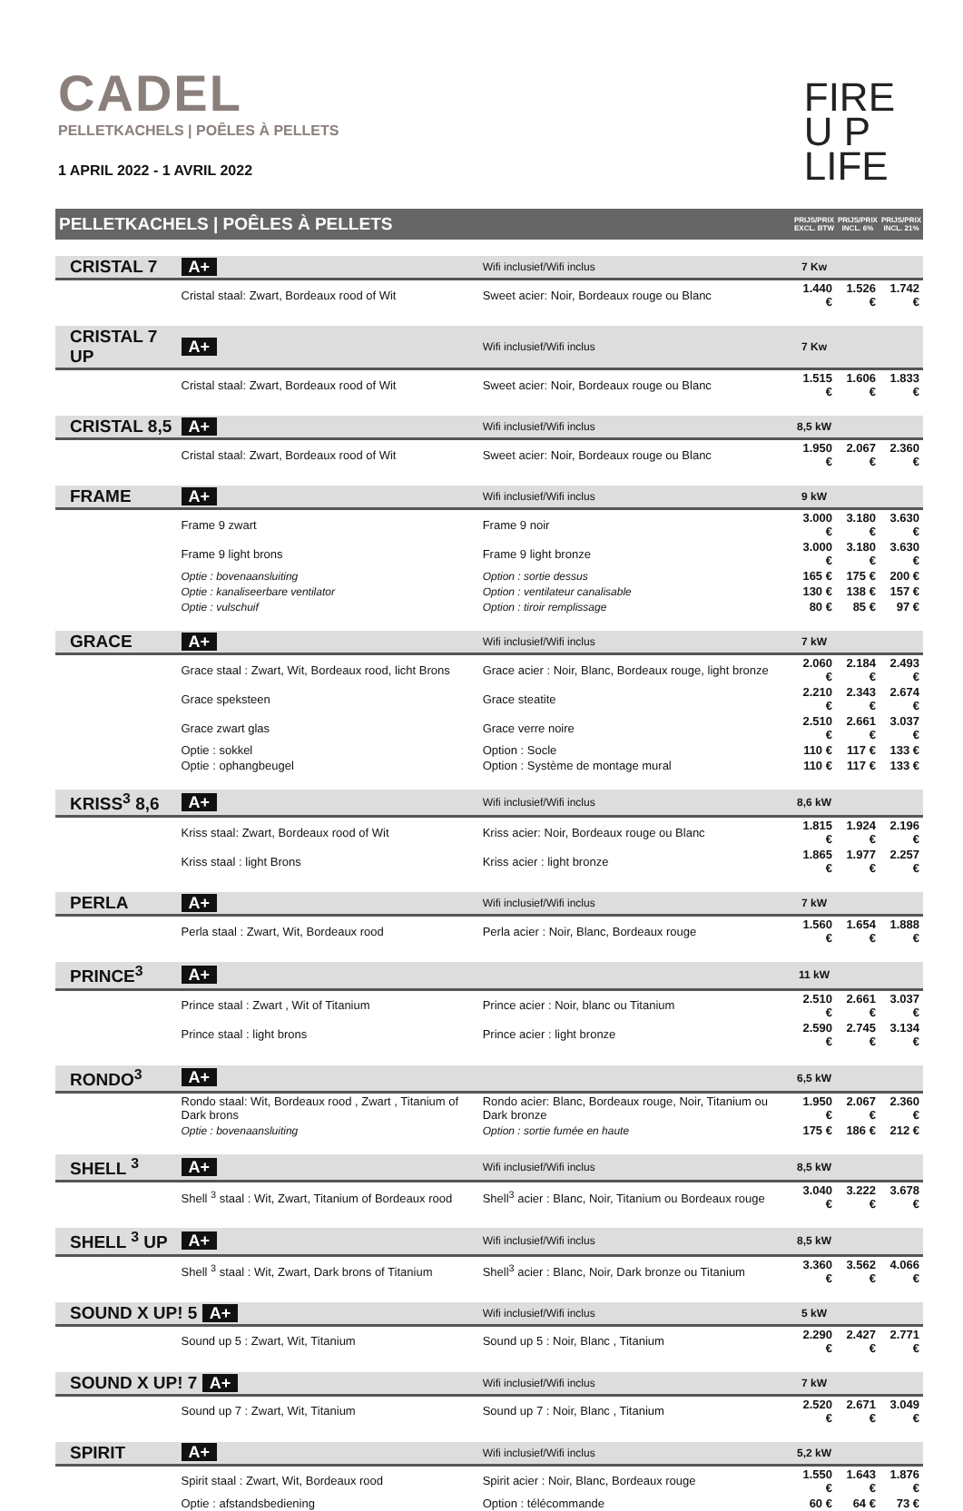CADEL
PELLETKACHELS | POÊLES À PELLETS
1 APRIL 2022 - 1 AVRIL 2022
FIRE
U P
LIFE
| PELLETKACHELS / POÊLES À PELLETS | | | PRIJS/PRIX EXCL. BTW | PRIJS/PRIX INCL. 6% | PRIJS/PRIX INCL. 21% |
| CRISTAL 7 | A+ | Wifi inclusief/Wifi inclus | 7 Kw | | |
| | Cristal staal: Zwart, Bordeaux rood of Wit | Sweet acier: Noir, Bordeaux rouge ou Blanc | 1.440 € | 1.526 € | 1.742 € |
| CRISTAL 7 UP | A+ | Wifi inclusief/Wifi inclus | 7 Kw | | |
| | Cristal staal: Zwart, Bordeaux rood of Wit | Sweet acier: Noir, Bordeaux rouge ou Blanc | 1.515 € | 1.606 € | 1.833 € |
| CRISTAL 8,5 | A+ | Wifi inclusief/Wifi inclus | 8,5 kW | | |
| | Cristal staal: Zwart, Bordeaux rood of Wit | Sweet acier: Noir, Bordeaux rouge ou Blanc | 1.950 € | 2.067 € | 2.360 € |
| FRAME | A+ | Wifi inclusief/Wifi inclus | 9 kW | | |
| | Frame 9 zwart | Frame 9 noir | 3.000 € | 3.180 € | 3.630 € |
| | Frame 9 light brons | Frame 9 light bronze | 3.000 € | 3.180 € | 3.630 € |
| | Optie : bovenaansluiting | Option : sortie dessus | 165 € | 175 € | 200 € |
| | Optie : kanaliseerbare ventilator | Option : ventilateur canalisable | 130 € | 138 € | 157 € |
| | Optie : vulschuif | Option : tiroir remplissage | 80 € | 85 € | 97 € |
| GRACE | A+ | Wifi inclusief/Wifi inclus | 7 kW | | |
| | Grace staal : Zwart, Wit, Bordeaux rood, licht Brons | Grace acier : Noir, Blanc, Bordeaux rouge, light bronze | 2.060 € | 2.184 € | 2.493 € |
| | Grace speksteen | Grace steatite | 2.210 € | 2.343 € | 2.674 € |
| | Grace zwart glas | Grace verre noire | 2.510 € | 2.661 € | 3.037 € |
| | Optie : sokkel | Option : Socle | 110 € | 117 € | 133 € |
| | Optie : ophangbeugel | Option : Système de montage mural | 110 € | 117 € | 133 € |
| KRISS<sup>3</sup> 8,6 | A+ | Wifi inclusief/Wifi inclus | 8,6 kW | | |
| | Kriss staal: Zwart, Bordeaux rood of Wit | Kriss acier: Noir, Bordeaux rouge ou Blanc | 1.815 € | 1.924 € | 2.196 € |
| | Kriss staal : light Brons | Kriss acier : light bronze | 1.865 € | 1.977 € | 2.257 € |
| PERLA | A+ | Wifi inclusief/Wifi inclus | 7 kW | | |
| | Perla staal : Zwart, Wit, Bordeaux rood | Perla acier : Noir, Blanc, Bordeaux rouge | 1.560 € | 1.654 € | 1.888 € |
| PRINCE<sup>3</sup> | A+ | | 11 kW | | |
| | Prince staal : Zwart , Wit of Titanium | Prince acier : Noir, blanc ou Titanium | 2.510 € | 2.661 € | 3.037 € |
| | Prince staal : light brons | Prince acier : light bronze | 2.590 € | 2.745 € | 3.134 € |
| RONDO<sup>3</sup> | A+ | | 6,5 kW | | |
| | Rondo staal: Wit, Bordeaux rood , Zwart , Titanium of Dark brons | Rondo acier: Blanc, Bordeaux rouge, Noir, Titanium ou Dark bronze | 1.950 € | 2.067 € | 2.360 € |
| | Optie : bovenaansluiting | Option : sortie fumée en haute | 175 € | 186 € | 212 € |
| SHELL <sup>3</sup> | A+ | Wifi inclusief/Wifi inclus | 8,5 kW | | |
| | Shell <sup>3</sup> staal : Wit, Zwart, Titanium of Bordeaux rood | Shell<sup>3</sup> acier : Blanc, Noir, Titanium ou Bordeaux rouge | 3.040 € | 3.222 € | 3.678 € |
| SHELL <sup>3</sup> UP | A+ | Wifi inclusief/Wifi inclus | 8,5 kW | | |
| | Shell <sup>3</sup> staal : Wit, Zwart, Dark brons of Titanium | Shell<sup>3</sup> acier : Blanc, Noir, Dark bronze ou Titanium | 3.360 € | 3.562 € | 4.066 € |
| SOUND X UP! 5 A+ | | Wifi inclusief/Wifi inclus | 5 kW | | |
| | Sound up 5 : Zwart, Wit, Titanium | Sound up 5 : Noir, Blanc , Titanium | 2.290 € | 2.427 € | 2.771 € |
| SOUND X UP! 7 A+ | | Wifi inclusief/Wifi inclus | 7 kW | | |
| | Sound up 7 : Zwart, Wit, Titanium | Sound up 7 : Noir, Blanc , Titanium | 2.520 € | 2.671 € | 3.049 € |
| SPIRIT | A+ | Wifi inclusief/Wifi inclus | 5,2 kW | | |
| | Spirit staal : Zwart, Wit, Bordeaux rood | Spirit acier : Noir, Blanc, Bordeaux rouge | 1.550 € | 1.643 € | 1.876 € |
| | Optie : afstandsbediening | Option : télécommande | 60 € | 64 € | 73 € |